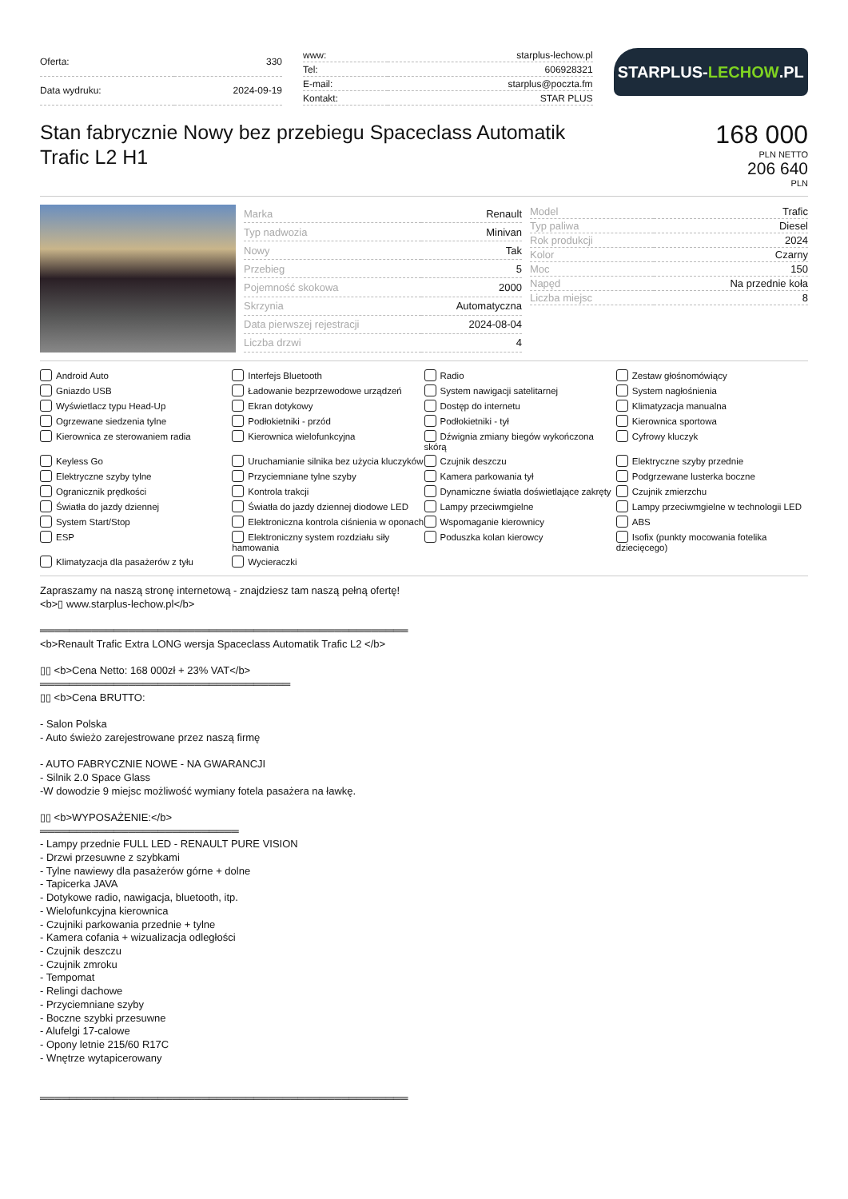| Oferta: | 330 |
| Data wydruku: | 2024-09-19 |
| www: | starplus-lechow.pl |
| Tel: | 606928321 |
| E-mail: | starplus@poczta.fm |
| Kontakt: | STAR PLUS |
STARPLUS- LECHOW.PL
Stan fabrycznie Nowy bez przebiegu Spaceclass Automatik Trafic L2 H1
168 000
PLN NETTO
206 640
PLN
| Marka | Renault |
| Typ nadwozia | Minivan |
| Nowy | Tak |
| Przebieg | 5 |
| Pojemność skokowa | 2000 |
| Skrzynia | Automatyczna |
| Data pierwszej rejestracji | 2024-08-04 |
| Liczba drzwi | 4 |
| Model | Trafic |
| Typ paliwa | Diesel |
| Rok produkcji | 2024 |
| Kolor | Czarny |
| Moc | 150 |
| Napęd | Na przednie koła |
| Liczba miejsc | 8 |
Android Auto
Interfejs Bluetooth
Radio
Zestaw głośnomówiący
Gniazdo USB
Ładowanie bezprzewodowe urządzeń
System nawigacji satelitarnej
System nagłośnienia
Wyświetlacz typu Head-Up
Ekran dotykowy
Dostęp do internetu
Klimatyzacja manualna
Ogrzewane siedzenia tylne
Podłokietniki - przód
Podłokietniki - tył
Kierownica sportowa
Kierownica ze sterowaniem radia
Kierownica wielofunkcyjna
Dźwignia zmiany biegów wykończona skórą
Cyfrowy kluczyk
Keyless Go
Uruchamianie silnika bez użycia kluczyków
Czujnik deszczu
Elektryczne szyby przednie
Elektryczne szyby tylne
Przyciemniane tylne szyby
Kamera parkowania tył
Podgrzewane lusterka boczne
Ogranicznik prędkości
Kontrola trakcji
Dynamiczne światła doświetlające zakręty
Czujnik zmierzchu
Światła do jazdy dziennej
Światła do jazdy dziennej diodowe LED
Lampy przeciwmgielne
Lampy przeciwmgielne w technologii LED
System Start/Stop
Elektroniczna kontrola ciśnienia w oponach
Wspomaganie kierownicy
ABS
ESP
Elektroniczny system rozdziału siły hamowania
Poduszka kolan kierowcy
Isofix (punkty mocowania fotelika dziecięcego)
Klimatyzacja dla pasażerów z tyłu
Wycieraczki
Zapraszamy na naszą stronę internetową - znajdziesz tam naszą pełną ofertę! <b>▯ www.starplus-lechow.pl</b> ══════════════════════════════════════════════════ <b>Renault Trafic Extra LONG wersja Spaceclass Automatik Trafic L2 </b> ▯▯ <b>Cena Netto: 168 000zł + 23% VAT</b> ══════════════════════════════════ ▯▯ <b>Cena BRUTTO: - Salon Polska - Auto świeżo zarejestrowane przez naszą firmę - AUTO FABRYCZNIE NOWE - NA GWARANCJI - Silnik 2.0 Space Glass -W dowodzie 9 miejsc możliwość wymiany fotela pasażera na ławkę. ▯▯ <b>WYPOSAŻENIE:</b> ═══════════════════════════ - Lampy przednie FULL LED - RENAULT PURE VISION - Drzwi przesuwne z szybkami - Tylne nawiewy dla pasażerów górne + dolne - Tapicerka JAVA - Dotykowe radio, nawigacja, bluetooth, itp. - Wielofunkcyjna kierownica - Czujniki parkowania przednie + tylne - Kamera cofania + wizualizacja odległości - Czujnik deszczu - Czujnik zmroku - Tempomat - Relingi dachowe - Przyciemniane szyby - Boczne szybki przesuwne - Alufelgi 17-calowe - Opony letnie 215/60 R17C - Wnętrze wytapicerowany ══════════════════════════════════════════════════